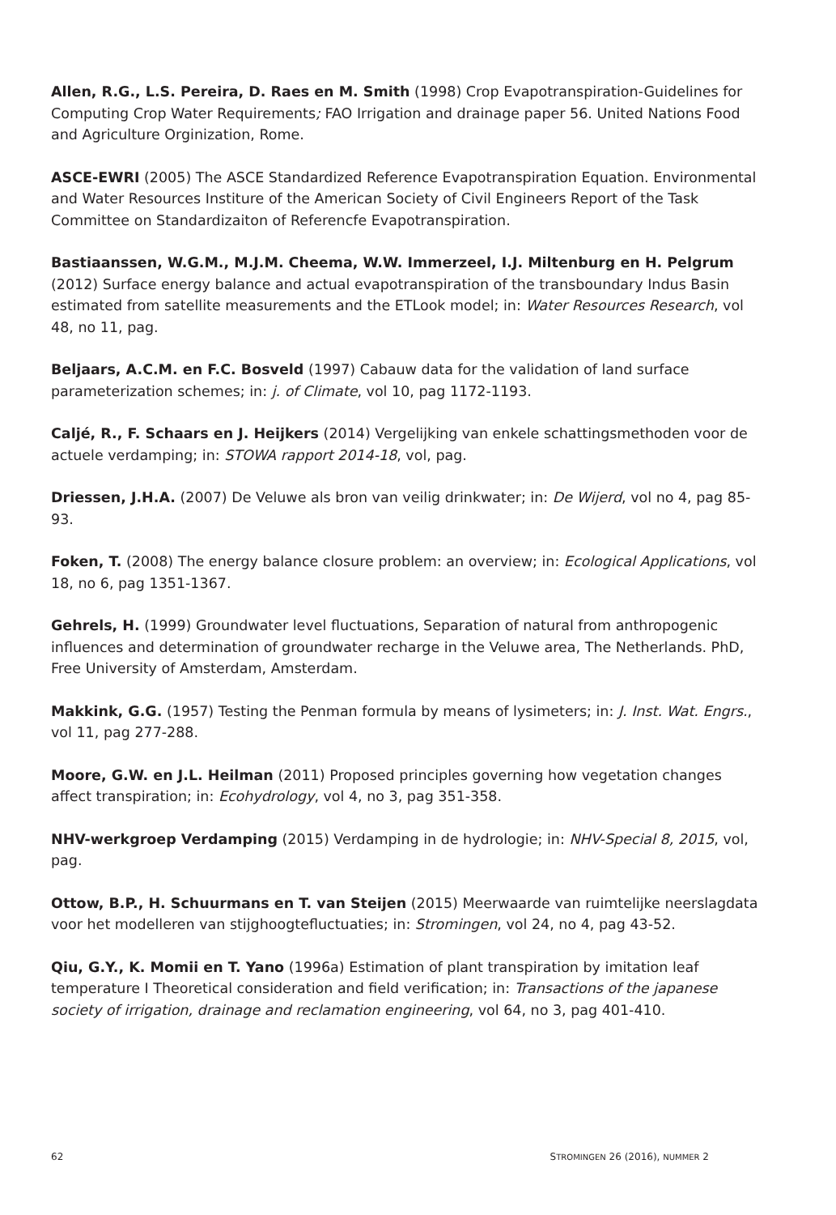Allen, R.G., L.S. Pereira, D. Raes en M. Smith (1998) Crop Evapotranspiration-Guidelines for Computing Crop Water Requirements; FAO Irrigation and drainage paper 56. United Nations Food and Agriculture Orginization, Rome.
ASCE-EWRI (2005) The ASCE Standardized Reference Evapotranspiration Equation. Environmental and Water Resources Institure of the American Society of Civil Engineers Report of the Task Committee on Standardizaiton of Referencfe Evapotranspiration.
Bastiaanssen, W.G.M., M.J.M. Cheema, W.W. Immerzeel, I.J. Miltenburg en H. Pelgrum (2012) Surface energy balance and actual evapotranspiration of the transboundary Indus Basin estimated from satellite measurements and the ETLook model; in: Water Resources Research, vol 48, no 11, pag.
Beljaars, A.C.M. en F.C. Bosveld (1997) Cabauw data for the validation of land surface parameterization schemes; in: j. of Climate, vol 10, pag 1172-1193.
Caljé, R., F. Schaars en J. Heijkers (2014) Vergelijking van enkele schattingsmethoden voor de actuele verdamping; in: STOWA rapport 2014-18, vol, pag.
Driessen, J.H.A. (2007) De Veluwe als bron van veilig drinkwater; in: De Wijerd, vol no 4, pag 85-93.
Foken, T. (2008) The energy balance closure problem: an overview; in: Ecological Applications, vol 18, no 6, pag 1351-1367.
Gehrels, H. (1999) Groundwater level fluctuations, Separation of natural from anthropogenic influences and determination of groundwater recharge in the Veluwe area, The Netherlands. PhD, Free University of Amsterdam, Amsterdam.
Makkink, G.G. (1957) Testing the Penman formula by means of lysimeters; in: J. Inst. Wat. Engrs., vol 11, pag 277-288.
Moore, G.W. en J.L. Heilman (2011) Proposed principles governing how vegetation changes affect transpiration; in: Ecohydrology, vol 4, no 3, pag 351-358.
NHV-werkgroep Verdamping (2015) Verdamping in de hydrologie; in: NHV-Special 8, 2015, vol, pag.
Ottow, B.P., H. Schuurmans en T. van Steijen (2015) Meerwaarde van ruimtelijke neerslagdata voor het modelleren van stijghoogtefluctuaties; in: Stromingen, vol 24, no 4, pag 43-52.
Qiu, G.Y., K. Momii en T. Yano (1996a) Estimation of plant transpiration by imitation leaf temperature I Theoretical consideration and field verification; in: Transactions of the japanese society of irrigation, drainage and reclamation engineering, vol 64, no 3, pag 401-410.
62 STROMINGEN 26 (2016), NUMMER 2